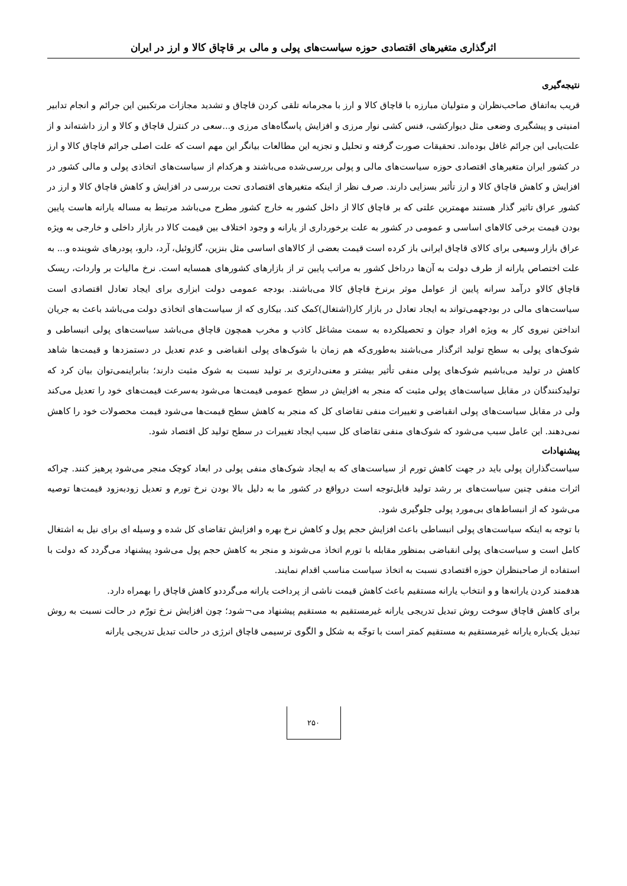اثرگذاری متغیرهای اقتصادی حوزه سیاست‌های پولی و مالی بر قاچاق کالا و ارز در ایران
نتیجه‌گیری
قریب به‌اتفاق صاحب‌نظران و متولیان مبارزه با قاچاق کالا و ارز با مجرمانه تلقی کردن قاچاق و تشدید مجازات مرتکبین این جرائم و انجام تدابیر امنیتی و پیشگیری وضعی مثل دیوارکشی، فنس کشی نوار مرزی و افزایش پاسگاه‌های مرزی و...سعی در کنترل قاچاق و کالا و ارز داشته‌اند و از علت‌یابی این جرائم غافل بوده‌اند. تحقیقات صورت گرفته و تحلیل و تجزیه این مطالعات بیانگر این مهم است که علت اصلی جرائم قاچاق کالا و ارز در کشور ایران متغیرهای اقتصادی حوزه سیاست‌های مالی و پولی بررسی‌شده می‌باشند و هرکدام از سیاست‌های اتخاذی پولی و مالی کشور در افزایش و کاهش قاچاق کالا و ارز تأثیر بسزایی دارند. صرف نظر از اینکه متغیرهای اقتصادی تحت بررسی در افزایش و کاهش قاچاق کالا و ارز در کشور عراق تاثیر گذار هستند مهمترین علتی که بر قاچاق کالا از داخل کشور به خارج کشور مطرح می‌باشد مرتبط به مساله یارانه هاست پایین بودن قیمت برخی کالاهای اساسی و عمومی در کشور به علت برخورداری از یارانه و وجود اختلاف بین قیمت کالا در بازار داخلی و خارجی به ویژه عراق بازار وسیعی برای کالای قاچاق ایرانی باز کرده است قیمت بعضی از کالاهای اساسی مثل بنزین، گازوئیل، آرد، دارو، پودرهای شوینده و... به علت اختصاص یارانه از طرف دولت به آن‌ها درداخل کشور به مراتب پایین تر از بازارهای کشورهای همسایه است. نرخ مالیات بر واردات، ریسک قاچاق کالاو درآمد سرانه پایین از عوامل موثر برنرخ قاچاق کالا می‌باشند. بودجه عمومی دولت ابزاری برای ایجاد تعادل اقتصادی است سیاست‌های مالی در بودجهمی‌تواند به ایجاد تعادل در بازار کار(اشتغال)کمک کند. بیکاری که از سیاست‌های اتخاذی دولت می‌باشد باعث به جریان انداختن نیروی کار به ویژه افراد جوان و تحصیلکرده به سمت مشاغل کاذب و مخرب همچون قاچاق می‌باشد سیاست‌های پولی انبساطی و شوک‌های پولی به سطح تولید اثرگذار می‌باشند به‌طوری‌که هم زمان با شوک‌های پولی انقباضی و عدم تعدیل در دستمزدها و قیمت‌ها شاهد کاهش در تولید می‌باشیم شوک‌های پولی منفی تأثیر بیشتر و معنی‌دارتری بر تولید نسبت به شوک مثبت دارند؛ بنابراینمی‌توان بیان کرد که تولیدکنندگان در مقابل سیاست‌های پولی مثبت که منجر به افزایش در سطح عمومی قیمت‌ها می‌شود به‌سرعت قیمت‌های خود را تعدیل می‌کند ولی در مقابل سیاست‌های پولی انقباضی و تغییرات منفی تقاضای کل که منجر به کاهش سطح قیمت‌ها می‌شود قیمت محصولات خود را کاهش نمی‌دهند. این عامل سبب می‌شود که شوک‌های منفی تقاضای کل سبب ایجاد تغییرات در سطح تولید کل اقتصاد شود.
پیشنهادات
سیاست‌گذاران پولی باید در جهت کاهش تورم از سیاست‌های که به ایجاد شوک‌های منفی پولی در ابعاد کوچک منجر می‌شود پرهیز کنند. چراکه اثرات منفی چنین سیاست‌های بر رشد تولید قابل‌توجه است درواقع در کشور ما به دلیل بالا بودن نرخ تورم و تعدیل زودبه‌زود قیمت‌ها توصیه می‌شود که از انبساط‌های بی‌مورد پولی جلوگیری شود.
با توجه به اینکه سیاست‌های پولی انبساطی باعث افزایش حجم پول و کاهش نرخ بهره و افزایش تقاضای کل شده و وسیله ای برای نیل به اشتغال کامل است و سیاست‌های پولی انقباضی بمنظور مقابله با تورم اتخاذ می‌شوند و منجر به کاهش حجم پول می‌شود پیشنهاد می‌گردد که دولت با استفاده از صاحبنظران حوزه اقتصادی نسبت به اتخاذ سیاست مناسب اقدام نمایند.
هدفمند کردن یارانه‌ها و و انتخاب یارانه مستقیم باعث کاهش قیمت ناشی از پرداخت یارانه می‌گرددو کاهش قاچاق را بهمراه دارد.
برای کاهش قاچاق سوخت روش تبدیل تدریجی یارانه غیرمستقیم به مستقیم پیشنهاد می¬شود؛ چون افزایش نرخ تورّم در حالت نسبت به روش تبدیل یک‌باره یارانه غیرمستقیم به مستقیم کمتر است با توجّه به شکل و الگوی ترسیمی قاچاق انرژی در حالت تبدیل تدریجی یارانه
۲۵۰